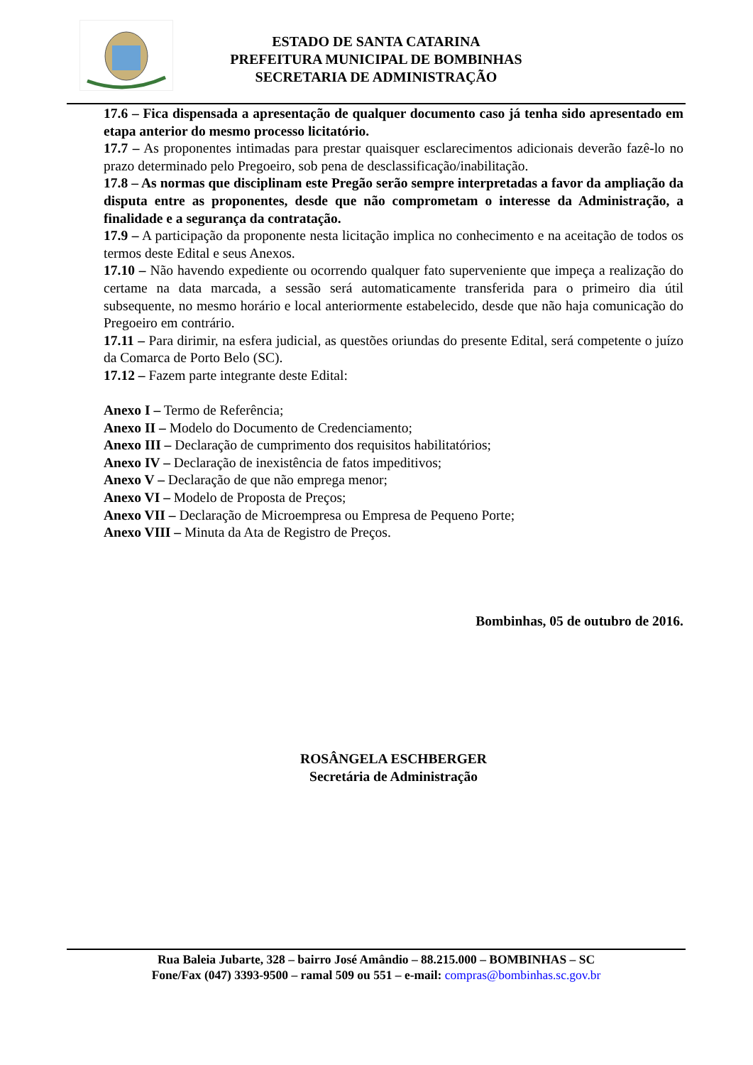ESTADO DE SANTA CATARINA
PREFEITURA MUNICIPAL DE BOMBINHAS
SECRETARIA DE ADMINISTRAÇÃO
17.6 – Fica dispensada a apresentação de qualquer documento caso já tenha sido apresentado em etapa anterior do mesmo processo licitatório.
17.7 – As proponentes intimadas para prestar quaisquer esclarecimentos adicionais deverão fazê-lo no prazo determinado pelo Pregoeiro, sob pena de desclassificação/inabilitação.
17.8 – As normas que disciplinam este Pregão serão sempre interpretadas a favor da ampliação da disputa entre as proponentes, desde que não comprometam o interesse da Administração, a finalidade e a segurança da contratação.
17.9 – A participação da proponente nesta licitação implica no conhecimento e na aceitação de todos os termos deste Edital e seus Anexos.
17.10 – Não havendo expediente ou ocorrendo qualquer fato superveniente que impeça a realização do certame na data marcada, a sessão será automaticamente transferida para o primeiro dia útil subsequente, no mesmo horário e local anteriormente estabelecido, desde que não haja comunicação do Pregoeiro em contrário.
17.11 – Para dirimir, na esfera judicial, as questões oriundas do presente Edital, será competente o juízo da Comarca de Porto Belo (SC).
17.12 – Fazem parte integrante deste Edital:
Anexo I – Termo de Referência;
Anexo II – Modelo do Documento de Credenciamento;
Anexo III – Declaração de cumprimento dos requisitos habilitatórios;
Anexo IV – Declaração de inexistência de fatos impeditivos;
Anexo V – Declaração de que não emprega menor;
Anexo VI – Modelo de Proposta de Preços;
Anexo VII – Declaração de Microempresa ou Empresa de Pequeno Porte;
Anexo VIII – Minuta da Ata de Registro de Preços.
Bombinhas, 05 de outubro de 2016.
ROSÂNGELA ESCHBERGER
Secretária de Administração
Rua Baleia Jubarte, 328 – bairro José Amândio – 88.215.000 – BOMBINHAS – SC
Fone/Fax (047) 3393-9500 – ramal 509 ou 551 – e-mail: compras@bombinhas.sc.gov.br